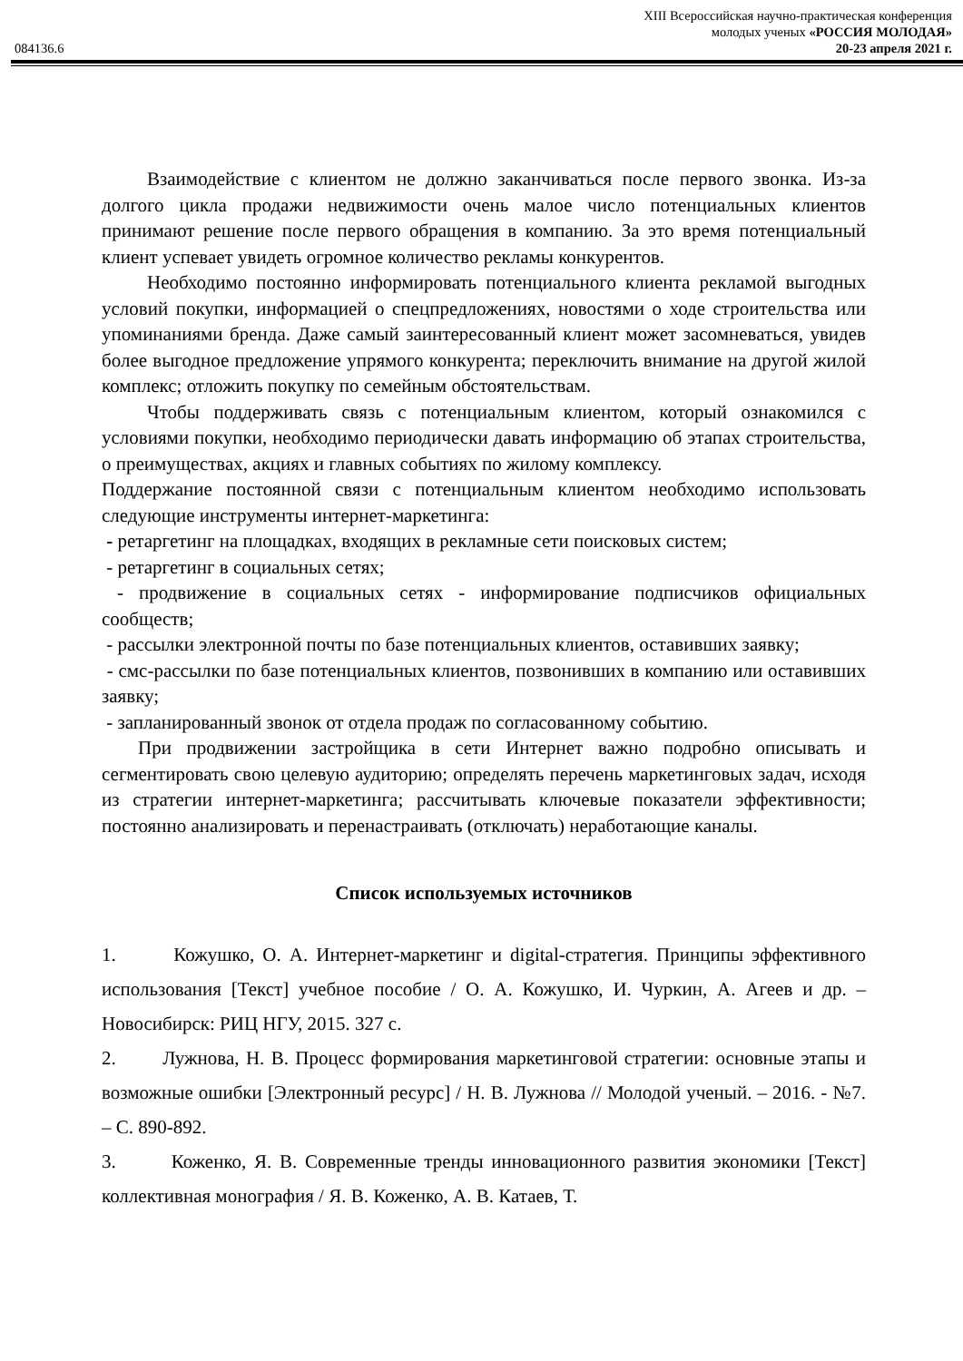XIII Всероссийская научно-практическая конференция
молодых ученых «РОССИЯ МОЛОДАЯ»
084136.6 20-23 апреля 2021 г.
Взаимодействие с клиентом не должно заканчиваться после первого звонка. Из-за долгого цикла продажи недвижимости очень малое число потенциальных клиентов принимают решение после первого обращения в компанию. За это время потенциальный клиент успевает увидеть огромное количество рекламы конкурентов.
Необходимо постоянно информировать потенциального клиента рекламой выгодных условий покупки, информацией о спецпредложениях, новостями о ходе строительства или упоминаниями бренда. Даже самый заинтересованный клиент может засомневаться, увидев более выгодное предложение упрямого конкурента; переключить внимание на другой жилой комплекс; отложить покупку по семейным обстоятельствам.
Чтобы поддерживать связь с потенциальным клиентом, который ознакомился с условиями покупки, необходимо периодически давать информацию об этапах строительства, о преимуществах, акциях и главных событиях по жилому комплексу.
Поддержание постоянной связи с потенциальным клиентом необходимо использовать следующие инструменты интернет-маркетинга:
- ретаргетинг на площадках, входящих в рекламные сети поисковых систем;
- ретаргетинг в социальных сетях;
- продвижение в социальных сетях - информирование подписчиков официальных сообществ;
- рассылки электронной почты по базе потенциальных клиентов, оставивших заявку;
- смс-рассылки по базе потенциальных клиентов, позвонивших в компанию или оставивших заявку;
- запланированный звонок от отдела продаж по согласованному событию.
При продвижении застройщика в сети Интернет важно подробно описывать и сегментировать свою целевую аудиторию; определять перечень маркетинговых задач, исходя из стратегии интернет-маркетинга; рассчитывать ключевые показатели эффективности; постоянно анализировать и перенастраивать (отключать) неработающие каналы.
Список используемых источников
1. Кожушко, О. А. Интернет-маркетинг и digital-стратегия. Принципы эффективного использования [Текст] учебное пособие / О. А. Кожушко, И. Чуркин, А. Агеев и др. – Новосибирск: РИЦ НГУ, 2015. 327 с.
2. Лужнова, Н. В. Процесс формирования маркетинговой стратегии: основные этапы и возможные ошибки [Электронный ресурс] / Н. В. Лужнова // Молодой ученый. – 2016. - №7. – С. 890-892.
3. Коженко, Я. В. Современные тренды инновационного развития экономики [Текст] коллективная монография / Я. В. Коженко, А. В. Катаев, Т.